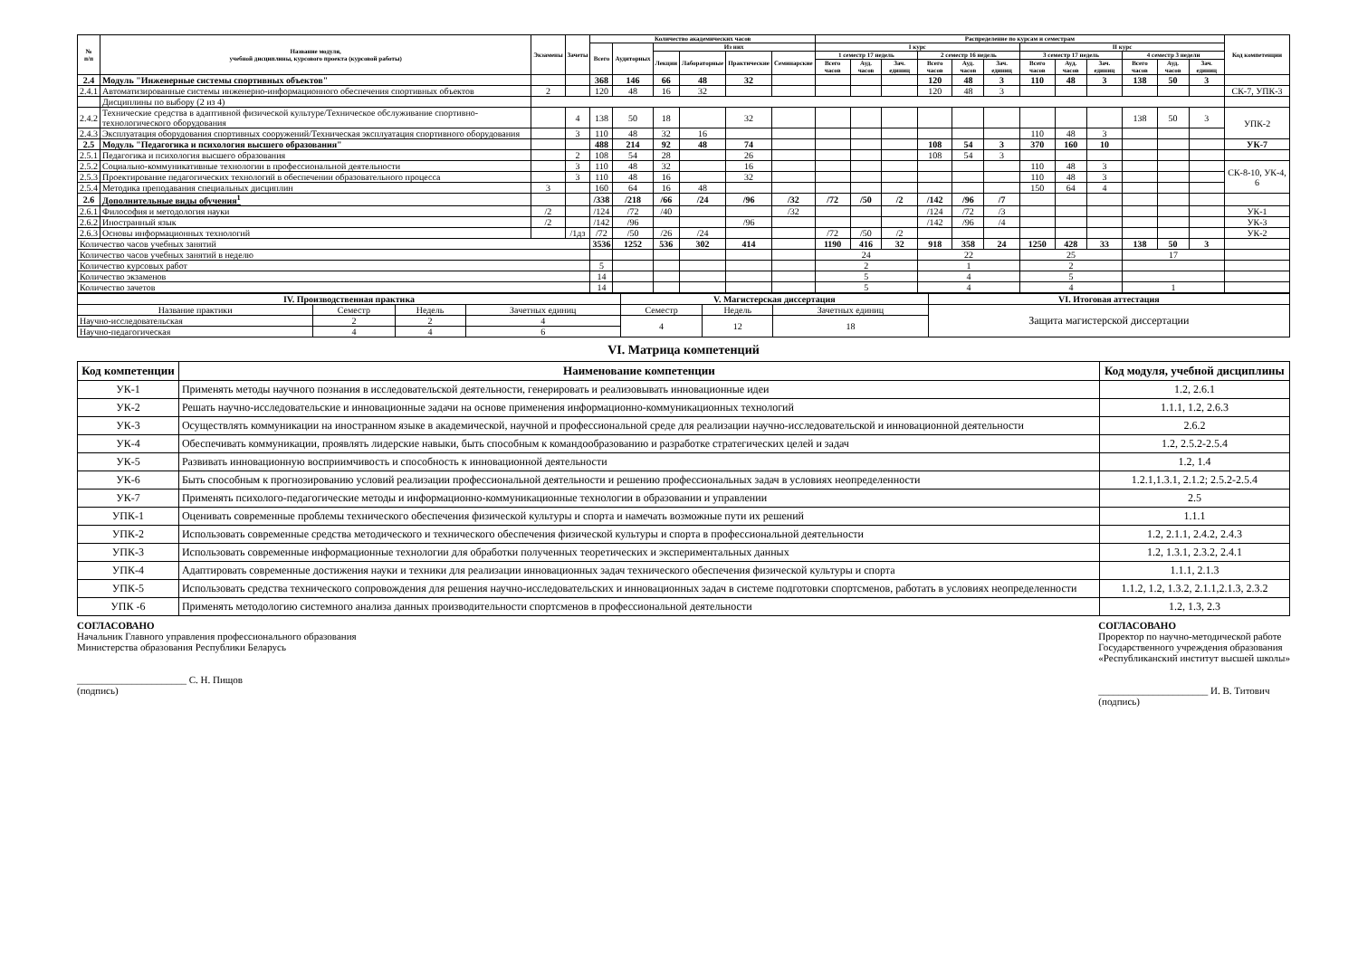| № п/п | Название модуля, учебной дисциплины, курсового проекта (курсовой работы) | Экзамены | Зачеты | Количество академических часов | | | | | | Распределение по курсам и семестрам | | | | | | | | | | | | Код компетенции |
| --- | --- | --- | --- | --- | --- | --- | --- | --- | --- | --- | --- | --- | --- | --- | --- | --- | --- | --- | --- | --- | --- | --- |
| | | | | Всего | Аудиторных | Из них | | | | I курс | | | | | | II курс | | | | | | |
| | | | | | | Лекции | Лабораторные | Практические | Семинарские | 1 семестр 17 недель | | | 2 семестр 16 недель | | | 3 семестр 17 недель | | | 4 семестр 3 недели | | | |
| | | | | | | | | | | Всего часов | Ауд. часов | Зач. единиц | Всего часов | Ауд. часов | Зач. единиц | Всего часов | Ауд. часов | Зач. единиц | Всего часов | Ауд. часов | Зач. единиц | |
| 2.4 | Модуль "Инженерные системы спортивных объектов" | | | 368 | 146 | 66 | 48 | 32 | | | | | 120 | 48 | 3 | 110 | 48 | 3 | 138 | 50 | 3 | |
| 2.4.1 | Автоматизированные системы инженерно-информационного обеспечения спортивных объектов | 2 | | 120 | 48 | 16 | 32 | | | | | | 120 | 48 | 3 | | | | | | | СК-7, УПК-3 |
| | Дисциплины по выбору (2 из 4) | | | | | | | | | | | | | | | | | | | | | |
| 2.4.2 | Технические средства в адаптивной физической культуре/Техническое обслуживание спортивно-технологического оборудования | | 4 | 138 | 50 | 18 | | 32 | | | | | | | | | | | 138 | 50 | 3 | УПК-2 |
| 2.4.3 | Эксплуатация оборудования спортивных сооружений/Техническая эксплуатация спортивного оборудования | | 3 | 110 | 48 | 32 | 16 | | | | | | | | | 110 | 48 | 3 | | | | |
| 2.5 | Модуль "Педагогика и психология высшего образования" | | | 488 | 214 | 92 | 48 | 74 | | | | | 108 | 54 | 3 | 370 | 160 | 10 | | | | УК-7 |
| 2.5.1 | Педагогика и психология высшего образования | | 2 | 108 | 54 | 28 | | 26 | | | | | 108 | 54 | 3 | | | | | | | |
| 2.5.2 | Социально-коммуникативные технологии в профессиональной деятельности | | 3 | 110 | 48 | 32 | | 16 | | | | | | | | 110 | 48 | 3 | | | | СК-8-10, УК-4, 6 |
| 2.5.3 | Проектирование педагогических технологий в обеспечении образовательного процесса | | 3 | 110 | 48 | 16 | | 32 | | | | | | | | 110 | 48 | 3 | | | | |
| 2.5.4 | Методика преподавания специальных дисциплин | 3 | | 160 | 64 | 16 | 48 | | | | | | | | | 150 | 64 | 4 | | | | |
| 2.6 | Дополнительные виды обучения<sup>1</sup> | | | /338 | /218 | /66 | /24 | /96 | /32 | /72 | /50 | /2 | /142 | /96 | /7 | | | | | | | |
| 2.6.1 | Философия и методология науки | /2 | | /124 | /72 | /40 | | | /32 | | | | /124 | /72 | /3 | | | | | | | УК-1 |
| 2.6.2 | Иностранный язык | /2 | | /142 | /96 | | | /96 | | | | | /142 | /96 | /4 | | | | | | | УК-3 |
| 2.6.3 | Основы информационных технологий | | /1дз | /72 | /50 | /26 | /24 | | | /72 | /50 | /2 | | | | | | | | | | УК-2 |
| Количество часов учебных занятий | | | | 3536 | 1252 | 536 | 302 | 414 | | 1190 | 416 | 32 | 918 | 358 | 24 | 1250 | 428 | 33 | 138 | 50 | 3 | |
| Количество часов учебных занятий в неделю | | | | | | | | | | 24 | | | 22 | | | 25 | | | 17 | | | |
| Количество курсовых работ | | | | 5 | | | | | | 2 | | | 1 | | | 2 | | | | | | |
| Количество экзаменов | | | | 14 | | | | | | 5 | | | 4 | | | 5 | | | | | | |
| Количество зачетов | | | | 14 | | | | | | 5 | | | 4 | | | 4 | | | 1 | | | |
| IV. Производственная практика | | | | V. Магистерская диссертация | | | VI. Итоговая аттестация |
| Название практики | Семестр | Недель | Зачетных единиц | Семестр | Недель | Зачетных единиц | Защита магистерской диссертации |
| Научно-исследовательская | 2 | 2 | 4 | 4 | 12 | 18 | |
| Научно-педагогическая | 4 | 4 | 6 | | | | |
VI. Матрица компетенций
| Код компетенции | Наименование компетенции | Код модуля, учебной дисциплины |
| --- | --- | --- |
| УК-1 | Применять методы научного познания в исследовательской деятельности, генерировать и реализовывать инновационные идеи | 1.2, 2.6.1 |
| УК-2 | Решать научно-исследовательские и инновационные задачи на основе применения информационно-коммуникационных технологий | 1.1.1, 1.2, 2.6.3 |
| УК-3 | Осуществлять коммуникации на иностранном языке в академической, научной и профессиональной среде для реализации научно-исследовательской и инновационной деятельности | 2.6.2 |
| УК-4 | Обеспечивать коммуникации, проявлять лидерские навыки, быть способным к командообразованию и разработке стратегических целей и задач | 1.2, 2.5.2-2.5.4 |
| УК-5 | Развивать инновационную восприимчивость и способность к инновационной деятельности | 1.2, 1.4 |
| УК-6 | Быть способным к прогнозированию условий реализации профессиональной деятельности и решению профессиональных задач в условиях неопределенности | 1.2.1,1.3.1, 2.1.2; 2.5.2-2.5.4 |
| УК-7 | Применять психолого-педагогические методы и информационно-коммуникационные технологии в образовании и управлении | 2.5 |
| УПК-1 | Оценивать современные проблемы технического обеспечения физической культуры и спорта и намечать возможные пути их решений | 1.1.1 |
| УПК-2 | Использовать современные средства методического и технического обеспечения физической культуры и спорта в профессиональной деятельности | 1.2, 2.1.1, 2.4.2, 2.4.3 |
| УПК-3 | Использовать современные информационные технологии для обработки полученных теоретических и экспериментальных данных | 1.2, 1.3.1, 2.3.2, 2.4.1 |
| УПК-4 | Адаптировать современные достижения науки и техники для реализации инновационных задач технического обеспечения физической культуры и спорта | 1.1.1, 2.1.3 |
| УПК-5 | Использовать средства технического сопровождения для решения научно-исследовательских и инновационных задач в системе подготовки спортсменов, работать в условиях неопределенности | 1.1.2, 1.2, 1.3.2, 2.1.1,2.1.3, 2.3.2 |
| УПК -6 | Применять методологию системного анализа данных производительности спортсменов в профессиональной деятельности | 1.2, 1.3, 2.3 |
СОГЛАСОВАНО
Начальник Главного управления профессионального образования
Министерства образования Республики Беларусь
______________________ С. Н. Пищов
(подпись)
СОГЛАСОВАНО
Проректор по научно-методической работе
Государственного учреждения образования
«Республиканский институт высшей школы»
______________________ И. В. Титович
(подпись)